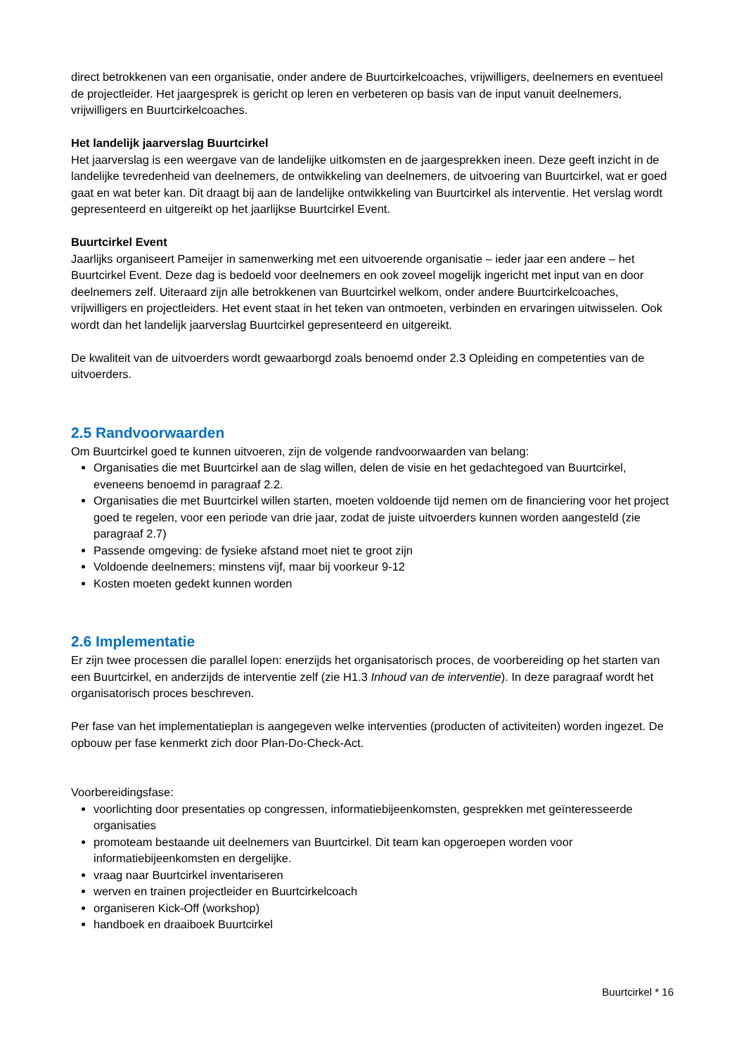direct betrokkenen van een organisatie, onder andere de Buurtcirkelcoaches, vrijwilligers, deelnemers en eventueel de projectleider. Het jaargesprek is gericht op leren en verbeteren op basis van de input vanuit deelnemers, vrijwilligers en Buurtcirkelcoaches.
Het landelijk jaarverslag Buurtcirkel
Het jaarverslag is een weergave van de landelijke uitkomsten en de jaargesprekken ineen. Deze geeft inzicht in de landelijke tevredenheid van deelnemers, de ontwikkeling van deelnemers, de uitvoering van Buurtcirkel, wat er goed gaat en wat beter kan. Dit draagt bij aan de landelijke ontwikkeling van Buurtcirkel als interventie. Het verslag wordt gepresenteerd en uitgereikt op het jaarlijkse Buurtcirkel Event.
Buurtcirkel Event
Jaarlijks organiseert Pameijer in samenwerking met een uitvoerende organisatie – ieder jaar een andere – het Buurtcirkel Event. Deze dag is bedoeld voor deelnemers en ook zoveel mogelijk ingericht met input van en door deelnemers zelf. Uiteraard zijn alle betrokkenen van Buurtcirkel welkom, onder andere Buurtcirkelcoaches, vrijwilligers en projectleiders. Het event staat in het teken van ontmoeten, verbinden en ervaringen uitwisselen. Ook wordt dan het landelijk jaarverslag Buurtcirkel gepresenteerd en uitgereikt.
De kwaliteit van de uitvoerders wordt gewaarborgd zoals benoemd onder 2.3 Opleiding en competenties van de uitvoerders.
2.5 Randvoorwaarden
Om Buurtcirkel goed te kunnen uitvoeren, zijn de volgende randvoorwaarden van belang:
Organisaties die met Buurtcirkel aan de slag willen, delen de visie en het gedachtegoed van Buurtcirkel, eveneens benoemd in paragraaf 2.2.
Organisaties die met Buurtcirkel willen starten, moeten voldoende tijd nemen om de financiering voor het project goed te regelen, voor een periode van drie jaar, zodat de juiste uitvoerders kunnen worden aangesteld (zie paragraaf 2.7)
Passende omgeving: de fysieke afstand moet niet te groot zijn
Voldoende deelnemers: minstens vijf, maar bij voorkeur 9-12
Kosten moeten gedekt kunnen worden
2.6 Implementatie
Er zijn twee processen die parallel lopen: enerzijds het organisatorisch proces, de voorbereiding op het starten van een Buurtcirkel, en anderzijds de interventie zelf (zie H1.3 Inhoud van de interventie). In deze paragraaf wordt het organisatorisch proces beschreven.
Per fase van het implementatieplan is aangegeven welke interventies (producten of activiteiten) worden ingezet. De opbouw per fase kenmerkt zich door Plan-Do-Check-Act.
Voorbereidingsfase:
voorlichting door presentaties op congressen, informatiebijeenkomsten, gesprekken met geïnteresseerde organisaties
promoteam bestaande uit deelnemers van Buurtcirkel. Dit team kan opgeroepen worden voor informatiebijeenkomsten en dergelijke.
vraag naar Buurtcirkel inventariseren
werven en trainen projectleider en Buurtcirkelcoach
organiseren Kick-Off (workshop)
handboek en draaiboek Buurtcirkel
Buurtcirkel * 16